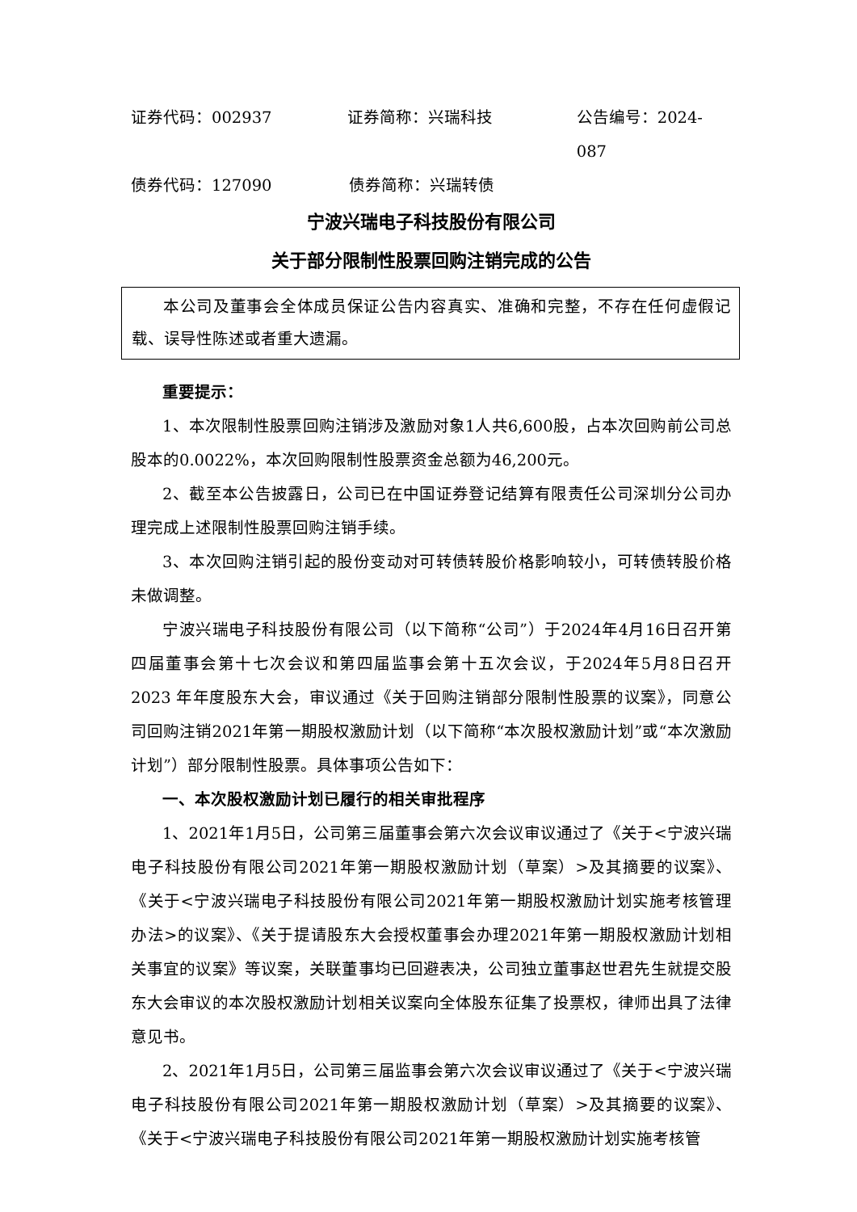证券代码：002937 证券简称：兴瑞科技 公告编号：2024-087
债券代码：127090 债券简称：兴瑞转债
宁波兴瑞电子科技股份有限公司
关于部分限制性股票回购注销完成的公告
本公司及董事会全体成员保证公告内容真实、准确和完整，不存在任何虚假记载、误导性陈述或者重大遗漏。
重要提示：
1、本次限制性股票回购注销涉及激励对象1人共6,600股，占本次回购前公司总股本的0.0022%，本次回购限制性股票资金总额为46,200元。
2、截至本公告披露日，公司已在中国证券登记结算有限责任公司深圳分公司办理完成上述限制性股票回购注销手续。
3、本次回购注销引起的股份变动对可转债转股价格影响较小，可转债转股价格未做调整。
宁波兴瑞电子科技股份有限公司（以下简称“公司”）于2024年4月16日召开第四届董事会第十七次会议和第四届监事会第十五次会议，于2024年5月8日召开 2023 年年度股东大会，审议通过《关于回购注销部分限制性股票的议案》，同意公司回购注销2021年第一期股权激励计划（以下简称“本次股权激励计划”或“本次激励计划”）部分限制性股票。具体事项公告如下：
一、本次股权激励计划已履行的相关审批程序
1、2021年1月5日，公司第三届董事会第六次会议审议通过了《关于<宁波兴瑞电子科技股份有限公司2021年第一期股权激励计划（草案）>及其摘要的议案》、《关于<宁波兴瑞电子科技股份有限公司2021年第一期股权激励计划实施考核管理办法>的议案》、《关于提请股东大会授权董事会办理2021年第一期股权激励计划相关事宜的议案》等议案，关联董事均已回避表决，公司独立董事赵世君先生就提交股东大会审议的本次股权激励计划相关议案向全体股东征集了投票权，律师出具了法律意见书。
2、2021年1月5日，公司第三届监事会第六次会议审议通过了《关于<宁波兴瑞电子科技股份有限公司2021年第一期股权激励计划（草案）>及其摘要的议案》、《关于<宁波兴瑞电子科技股份有限公司2021年第一期股权激励计划实施考核管